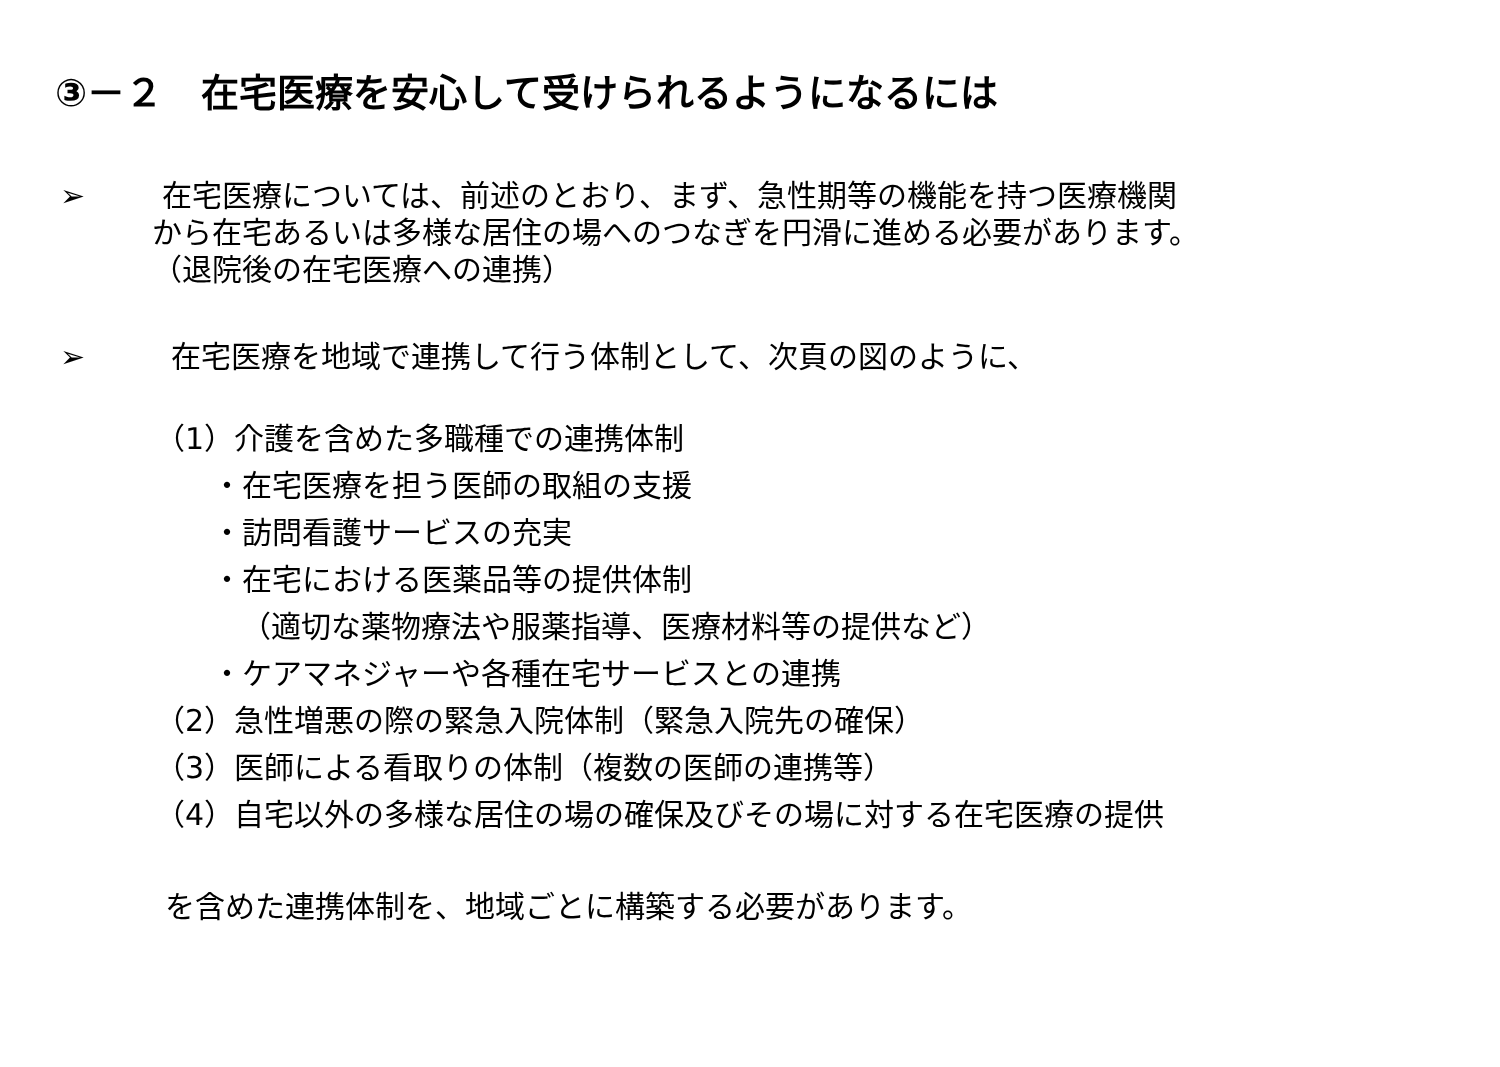③－２　在宅医療を安心して受けられるようになるには
➢ 在宅医療については、前述のとおり、まず、急性期等の機能を持つ医療機関
から在宅あるいは多様な居住の場へのつなぎを円滑に進める必要があります。
（退院後の在宅医療への連携）
➢ 在宅医療を地域で連携して行う体制として、次頁の図のように、
（1）介護を含めた多職種での連携体制
・在宅医療を担う医師の取組の支援
・訪問看護サービスの充実
・在宅における医薬品等の提供体制
（適切な薬物療法や服薬指導、医療材料等の提供など）
・ケアマネジャーや各種在宅サービスとの連携
（2）急性増悪の際の緊急入院体制（緊急入院先の確保）
（3）医師による看取りの体制（複数の医師の連携等）
（4）自宅以外の多様な居住の場の確保及びその場に対する在宅医療の提供
を含めた連携体制を、地域ごとに構築する必要があります。